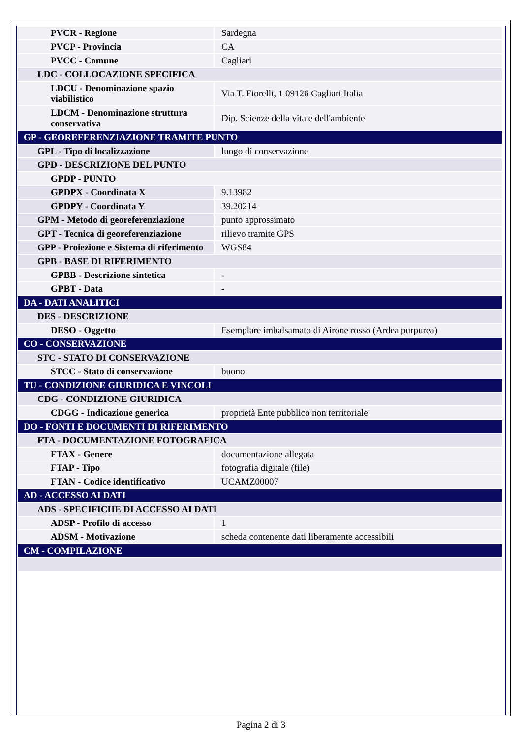| PVCR - Regione | Sardegna |
| PVCP - Provincia | CA |
| PVCC - Comune | Cagliari |
| LDC - COLLOCAZIONE SPECIFICA | |
| LDCU - Denominazione spazio viabilistico | Via T. Fiorelli, 1 09126 Cagliari Italia |
| LDCM - Denominazione struttura conservativa | Dip. Scienze della vita e dell'ambiente |
| GP - GEOREFERENZIAZIONE TRAMITE PUNTO | |
| GPL - Tipo di localizzazione | luogo di conservazione |
| GPD - DESCRIZIONE DEL PUNTO | |
| GPDP - PUNTO | |
| GPDPX - Coordinata X | 9.13982 |
| GPDPY - Coordinata Y | 39.20214 |
| GPM - Metodo di georeferenziazione | punto approssimato |
| GPT - Tecnica di georeferenziazione | rilievo tramite GPS |
| GPP - Proiezione e Sistema di riferimento | WGS84 |
| GPB - BASE DI RIFERIMENTO | |
| GPBB - Descrizione sintetica | - |
| GPBT - Data | - |
| DA - DATI ANALITICI | |
| DES - DESCRIZIONE | |
| DESO - Oggetto | Esemplare imbalsamato di Airone rosso (Ardea purpurea) |
| CO - CONSERVAZIONE | |
| STC - STATO DI CONSERVAZIONE | |
| STCC - Stato di conservazione | buono |
| TU - CONDIZIONE GIURIDICA E VINCOLI | |
| CDG - CONDIZIONE GIURIDICA | |
| CDGG - Indicazione generica | proprietà Ente pubblico non territoriale |
| DO - FONTI E DOCUMENTI DI RIFERIMENTO | |
| FTA - DOCUMENTAZIONE FOTOGRAFICA | |
| FTAX - Genere | documentazione allegata |
| FTAP - Tipo | fotografia digitale (file) |
| FTAN - Codice identificativo | UCAMZ00007 |
| AD - ACCESSO AI DATI | |
| ADS - SPECIFICHE DI ACCESSO AI DATI | |
| ADSP - Profilo di accesso | 1 |
| ADSM - Motivazione | scheda contenente dati liberamente accessibili |
| CM - COMPILAZIONE | |
Pagina 2 di 3